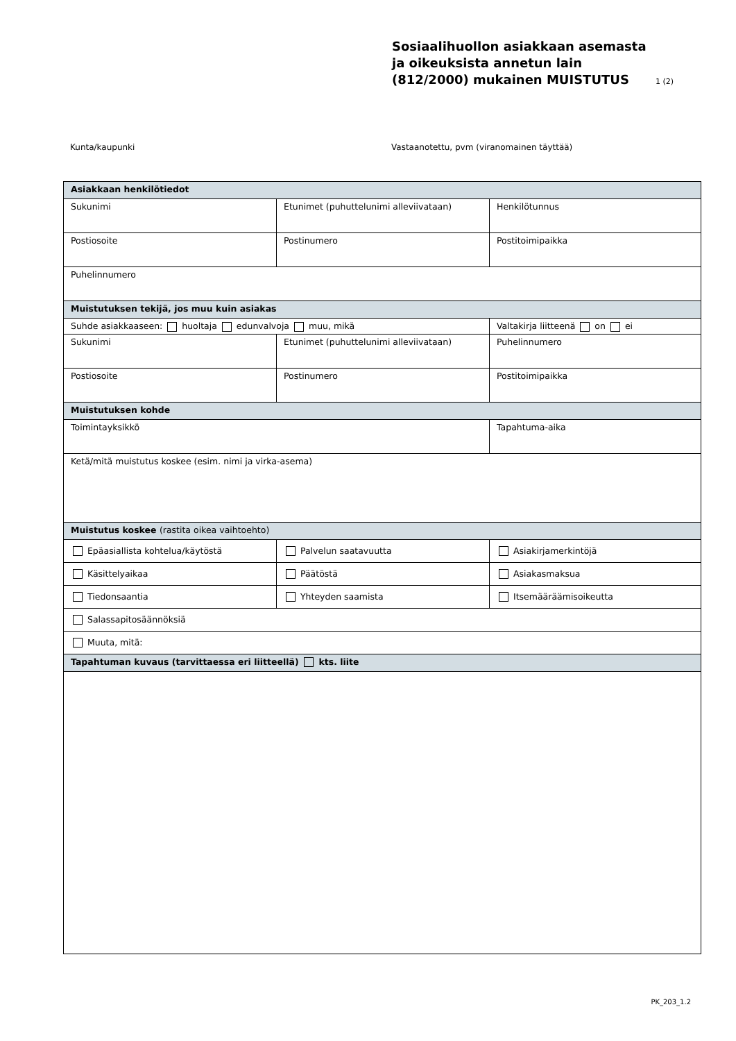Sosiaalihuollon asiakkaan asemasta ja oikeuksista annetun lain (812/2000) mukainen MUISTUTUS
1 (2)
Kunta/kaupunki Vastaanotettu, pvm (viranomainen täyttää)
| Asiakkaan henkilötiedot | | |
| --- | --- | --- |
| Sukunimi | Etunimet (puhuttelunimi alleviivataan) | Henkilötunnus |
| Postiosoite | Postinumero | Postitoimipaikka |
| Puhelinnumero | | |
| Muistutuksen tekijä, jos muu kuin asiakas | | |
| Suhde asiakkaaseen: huoltaja edunvalvoja muu, mikä | | Valtakirja liitteenä on ei |
| Sukunimi | Etunimet (puhuttelunimi alleviivataan) | Puhelinnumero |
| Postiosoite | Postinumero | Postitoimipaikka |
| Muistutuksen kohde | | |
| Toimintayksikkö | | Tapahtuma-aika |
| Ketä/mitä muistutus koskee (esim. nimi ja virka-asema) | | |
| Muistutus koskee (rastita oikea vaihtoehto) | | |
| Epäasiallista kohtelua/käytöstä | Palvelun saatavuutta | Asiakirjamerkintöjä |
| Käsittelyaikaa | Päätöstä | Asiakasmaksua |
| Tiedonsaantia | Yhteyden saamista | Itsemääräämisoikeutta |
| Salassapitosäännöksiä | | |
| Muuta, mitä: | | |
| Tapahtuman kuvaus (tarvittaessa eri liitteellä) kts. liite | | |
PK_203_1.2